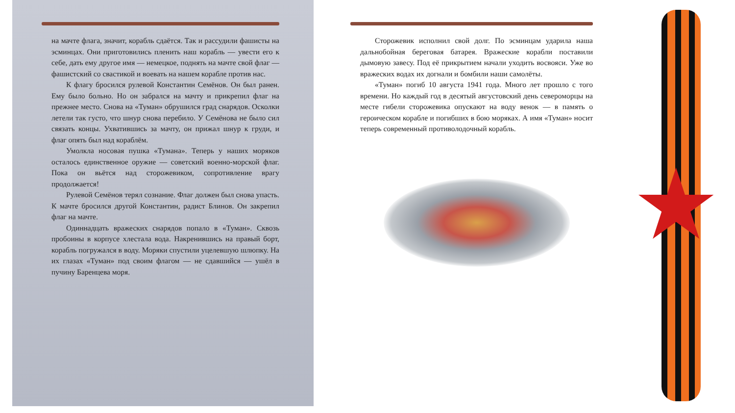на мачте флага, значит, корабль сдаётся. Так и рассудили фашисты на эсминцах. Они приготовились пленить наш корабль — увести его к себе, дать ему другое имя — немецкое, поднять на мачте свой флаг — фашистский со свастикой и воевать на нашем корабле против нас.
К флагу бросился рулевой Константин Семёнов. Он был ранен. Ему было больно. Но он забрался на мачту и прикрепил флаг на прежнее место. Снова на «Туман» обрушился град снарядов. Осколки летели так густо, что шнур снова перебило. У Семёнова не было сил связать концы. Ухватившись за мачту, он прижал шнур к груди, и флаг опять был над кораблём.
Умолкла носовая пушка «Тумана». Теперь у наших моряков осталось единственное оружие — советский военно-морской флаг. Пока он вьётся над сторожевиком, сопротивление врагу продолжается!
Рулевой Семёнов терял сознание. Флаг должен был снова упасть. К мачте бросился другой Константин, радист Блинов. Он закрепил флаг на мачте.
Одиннадцать вражеских снарядов попало в «Туман». Сквозь пробоины в корпусе хлестала вода. Накренившись на правый борт, корабль погружался в воду. Моряки спустили уцелевшую шлюпку. На их глазах «Туман» под своим флагом — не сдавшийся — ушёл в пучину Баренцева моря.
Сторожевик исполнил свой долг. По эсминцам ударила наша дальнобойная береговая батарея. Вражеские корабли поставили дымовую завесу. Под её прикрытием начали уходить восвояси. Уже во вражеских водах их догнали и бомбили наши самолёты.
«Туман» погиб 10 августа 1941 года. Много лет прошло с того времени. Но каждый год в десятый августовский день североморцы на месте гибели сторожевика опускают на воду венок — в память о героическом корабле и погибших в бою моряках. А имя «Туман» носит теперь современный противолодочный корабль.
★